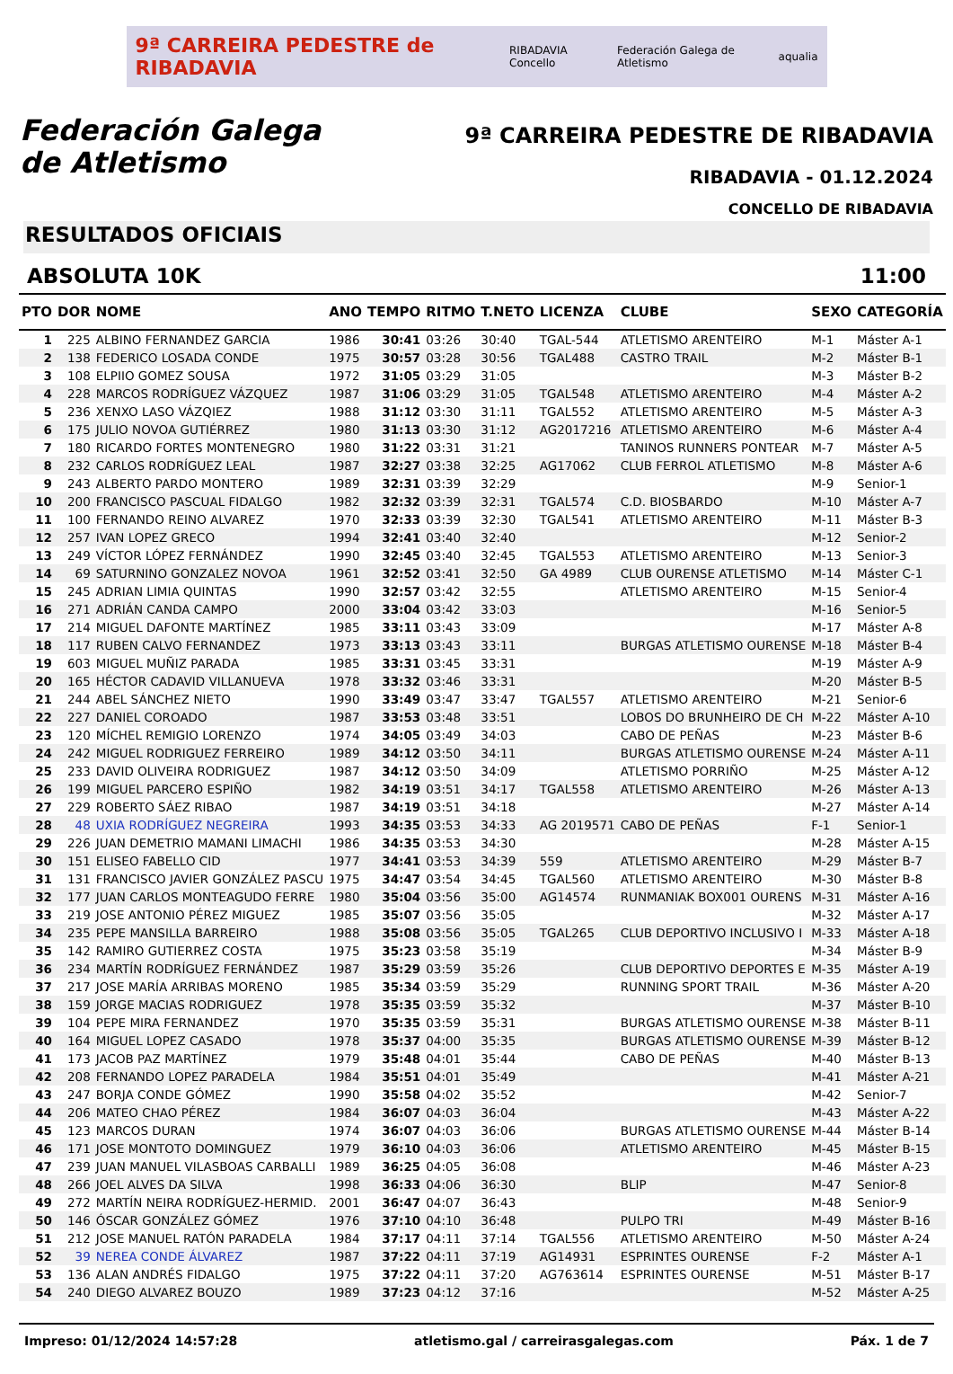9ª CARREIRA PEDESTRE de RIBADAVIA RIBADAVIA Concello Federación Galega de Atletismo aqualia
Federación Galega
de Atletismo
9ª CARREIRA PEDESTRE DE RIBADAVIA
RIBADAVIA - 01.12.2024
CONCELLO DE RIBADAVIA
RESULTADOS OFICIAIS
ABSOLUTA 10K 11:00
| PTO | DOR | NOME | ANO | TEMPO | RITMO | T.NETO | LICENZA | CLUBE | SEXO | CATEGORÍA |
| --- | --- | --- | --- | --- | --- | --- | --- | --- | --- | --- |
| 1 | 225 | ALBINO FERNANDEZ GARCIA | 1986 | 30:41 | 03:26 | 30:40 | TGAL-544 | ATLETISMO ARENTEIRO | M-1 | Máster A-1 |
| 2 | 138 | FEDERICO LOSADA CONDE | 1975 | 30:57 | 03:28 | 30:56 | TGAL488 | CASTRO TRAIL | M-2 | Máster B-1 |
| 3 | 108 | ELPIIO GOMEZ SOUSA | 1972 | 31:05 | 03:29 | 31:05 | | | M-3 | Máster B-2 |
| 4 | 228 | MARCOS RODRÍGUEZ VÁZQUEZ | 1987 | 31:06 | 03:29 | 31:05 | TGAL548 | ATLETISMO ARENTEIRO | M-4 | Máster A-2 |
| 5 | 236 | XENXO LASO VÁZQIEZ | 1988 | 31:12 | 03:30 | 31:11 | TGAL552 | ATLETISMO ARENTEIRO | M-5 | Máster A-3 |
| 6 | 175 | JULIO NOVOA GUTIÉRREZ | 1980 | 31:13 | 03:30 | 31:12 | AG2017216 | ATLETISMO ARENTEIRO | M-6 | Máster A-4 |
| 7 | 180 | RICARDO FORTES MONTENEGRO | 1980 | 31:22 | 03:31 | 31:21 | | TANINOS RUNNERS PONTEAR | M-7 | Máster A-5 |
| 8 | 232 | CARLOS RODRÍGUEZ LEAL | 1987 | 32:27 | 03:38 | 32:25 | AG17062 | CLUB FERROL ATLETISMO | M-8 | Máster A-6 |
| 9 | 243 | ALBERTO PARDO MONTERO | 1989 | 32:31 | 03:39 | 32:29 | | | M-9 | Senior-1 |
| 10 | 200 | FRANCISCO PASCUAL FIDALGO | 1982 | 32:32 | 03:39 | 32:31 | TGAL574 | C.D. BIOSBARDO | M-10 | Máster A-7 |
| 11 | 100 | FERNANDO REINO ALVAREZ | 1970 | 32:33 | 03:39 | 32:30 | TGAL541 | ATLETISMO ARENTEIRO | M-11 | Máster B-3 |
| 12 | 257 | IVAN LOPEZ GRECO | 1994 | 32:41 | 03:40 | 32:40 | | | M-12 | Senior-2 |
| 13 | 249 | VÍCTOR LÓPEZ FERNÁNDEZ | 1990 | 32:45 | 03:40 | 32:45 | TGAL553 | ATLETISMO ARENTEIRO | M-13 | Senior-3 |
| 14 | 69 | SATURNINO GONZALEZ NOVOA | 1961 | 32:52 | 03:41 | 32:50 | GA 4989 | CLUB OURENSE ATLETISMO | M-14 | Máster C-1 |
| 15 | 245 | ADRIAN LIMIA QUINTAS | 1990 | 32:57 | 03:42 | 32:55 | | ATLETISMO ARENTEIRO | M-15 | Senior-4 |
| 16 | 271 | ADRIÁN CANDA CAMPO | 2000 | 33:04 | 03:42 | 33:03 | | | M-16 | Senior-5 |
| 17 | 214 | MIGUEL DAFONTE MARTÍNEZ | 1985 | 33:11 | 03:43 | 33:09 | | | M-17 | Máster A-8 |
| 18 | 117 | RUBEN CALVO FERNANDEZ | 1973 | 33:13 | 03:43 | 33:11 | | BURGAS ATLETISMO OURENSE | M-18 | Máster B-4 |
| 19 | 603 | MIGUEL MUÑIZ PARADA | 1985 | 33:31 | 03:45 | 33:31 | | | M-19 | Máster A-9 |
| 20 | 165 | HÉCTOR CADAVID VILLANUEVA | 1978 | 33:32 | 03:46 | 33:31 | | | M-20 | Máster B-5 |
| 21 | 244 | ABEL SÁNCHEZ NIETO | 1990 | 33:49 | 03:47 | 33:47 | TGAL557 | ATLETISMO ARENTEIRO | M-21 | Senior-6 |
| 22 | 227 | DANIEL COROADO | 1987 | 33:53 | 03:48 | 33:51 | | LOBOS DO BRUNHEIRO DE CH | M-22 | Máster A-10 |
| 23 | 120 | MÍCHEL REMIGIO LORENZO | 1974 | 34:05 | 03:49 | 34:03 | | CABO DE PEÑAS | M-23 | Máster B-6 |
| 24 | 242 | MIGUEL RODRIGUEZ FERREIRO | 1989 | 34:12 | 03:50 | 34:11 | | BURGAS ATLETISMO OURENSE | M-24 | Máster A-11 |
| 25 | 233 | DAVID OLIVEIRA RODRIGUEZ | 1987 | 34:12 | 03:50 | 34:09 | | ATLETISMO PORRIÑO | M-25 | Máster A-12 |
| 26 | 199 | MIGUEL PARCERO ESPIÑO | 1982 | 34:19 | 03:51 | 34:17 | TGAL558 | ATLETISMO ARENTEIRO | M-26 | Máster A-13 |
| 27 | 229 | ROBERTO SÁEZ RIBAO | 1987 | 34:19 | 03:51 | 34:18 | | | M-27 | Máster A-14 |
| 28 | 48 | UXIA RODRÍGUEZ NEGREIRA | 1993 | 34:35 | 03:53 | 34:33 | AG 2019571 | CABO DE PEÑAS | F-1 | Senior-1 |
| 29 | 226 | JUAN DEMETRIO MAMANI LIMACHI | 1986 | 34:35 | 03:53 | 34:30 | | | M-28 | Máster A-15 |
| 30 | 151 | ELISEO FABELLO CID | 1977 | 34:41 | 03:53 | 34:39 | 559 | ATLETISMO ARENTEIRO | M-29 | Máster B-7 |
| 31 | 131 | FRANCISCO JAVIER GONZÁLEZ PASCU | 1975 | 34:47 | 03:54 | 34:45 | TGAL560 | ATLETISMO ARENTEIRO | M-30 | Máster B-8 |
| 32 | 177 | JUAN CARLOS MONTEAGUDO FERRE | 1980 | 35:04 | 03:56 | 35:00 | AG14574 | RUNMANIAK BOX001 OURENS | M-31 | Máster A-16 |
| 33 | 219 | JOSE ANTONIO PÉREZ MIGUEZ | 1985 | 35:07 | 03:56 | 35:05 | | | M-32 | Máster A-17 |
| 34 | 235 | PEPE MANSILLA BARREIRO | 1988 | 35:08 | 03:56 | 35:05 | TGAL265 | CLUB DEPORTIVO INCLUSIVO I | M-33 | Máster A-18 |
| 35 | 142 | RAMIRO GUTIERREZ COSTA | 1975 | 35:23 | 03:58 | 35:19 | | | M-34 | Máster B-9 |
| 36 | 234 | MARTÍN RODRÍGUEZ FERNÁNDEZ | 1987 | 35:29 | 03:59 | 35:26 | | CLUB DEPORTIVO DEPORTES E | M-35 | Máster A-19 |
| 37 | 217 | JOSE MARÍA ARRIBAS MORENO | 1985 | 35:34 | 03:59 | 35:29 | | RUNNING SPORT TRAIL | M-36 | Máster A-20 |
| 38 | 159 | JORGE MACIAS RODRIGUEZ | 1978 | 35:35 | 03:59 | 35:32 | | | M-37 | Máster B-10 |
| 39 | 104 | PEPE MIRA FERNANDEZ | 1970 | 35:35 | 03:59 | 35:31 | | BURGAS ATLETISMO OURENSE | M-38 | Máster B-11 |
| 40 | 164 | MIGUEL LOPEZ CASADO | 1978 | 35:37 | 04:00 | 35:35 | | BURGAS ATLETISMO OURENSE | M-39 | Máster B-12 |
| 41 | 173 | JACOB PAZ MARTÍNEZ | 1979 | 35:48 | 04:01 | 35:44 | | CABO DE PEÑAS | M-40 | Máster B-13 |
| 42 | 208 | FERNANDO LOPEZ PARADELA | 1984 | 35:51 | 04:01 | 35:49 | | | M-41 | Máster A-21 |
| 43 | 247 | BORJA CONDE GÓMEZ | 1990 | 35:58 | 04:02 | 35:52 | | | M-42 | Senior-7 |
| 44 | 206 | MATEO CHAO PÉREZ | 1984 | 36:07 | 04:03 | 36:04 | | | M-43 | Máster A-22 |
| 45 | 123 | MARCOS DURAN | 1974 | 36:07 | 04:03 | 36:06 | | BURGAS ATLETISMO OURENSE | M-44 | Máster B-14 |
| 46 | 171 | JOSE MONTOTO DOMINGUEZ | 1979 | 36:10 | 04:03 | 36:06 | | ATLETISMO ARENTEIRO | M-45 | Máster B-15 |
| 47 | 239 | JUAN MANUEL VILASBOAS CARBALLI | 1989 | 36:25 | 04:05 | 36:08 | | | M-46 | Máster A-23 |
| 48 | 266 | JOEL ALVES DA SILVA | 1998 | 36:33 | 04:06 | 36:30 | | BLIP | M-47 | Senior-8 |
| 49 | 272 | MARTÍN NEIRA RODRÍGUEZ-HERMID. | 2001 | 36:47 | 04:07 | 36:43 | | | M-48 | Senior-9 |
| 50 | 146 | ÓSCAR GONZÁLEZ GÓMEZ | 1976 | 37:10 | 04:10 | 36:48 | | PULPO TRI | M-49 | Máster B-16 |
| 51 | 212 | JOSE MANUEL RATÓN PARADELA | 1984 | 37:17 | 04:11 | 37:14 | TGAL556 | ATLETISMO ARENTEIRO | M-50 | Máster A-24 |
| 52 | 39 | NEREA CONDE ÁLVAREZ | 1987 | 37:22 | 04:11 | 37:19 | AG14931 | ESPRINTES OURENSE | F-2 | Máster A-1 |
| 53 | 136 | ALAN ANDRÉS FIDALGO | 1975 | 37:22 | 04:11 | 37:20 | AG763614 | ESPRINTES OURENSE | M-51 | Máster B-17 |
| 54 | 240 | DIEGO ALVAREZ BOUZO | 1989 | 37:23 | 04:12 | 37:16 | | | M-52 | Máster A-25 |
Impreso: 01/12/2024 14:57:28 atletismo.gal / carreirasgalegas.com Páx. 1 de 7